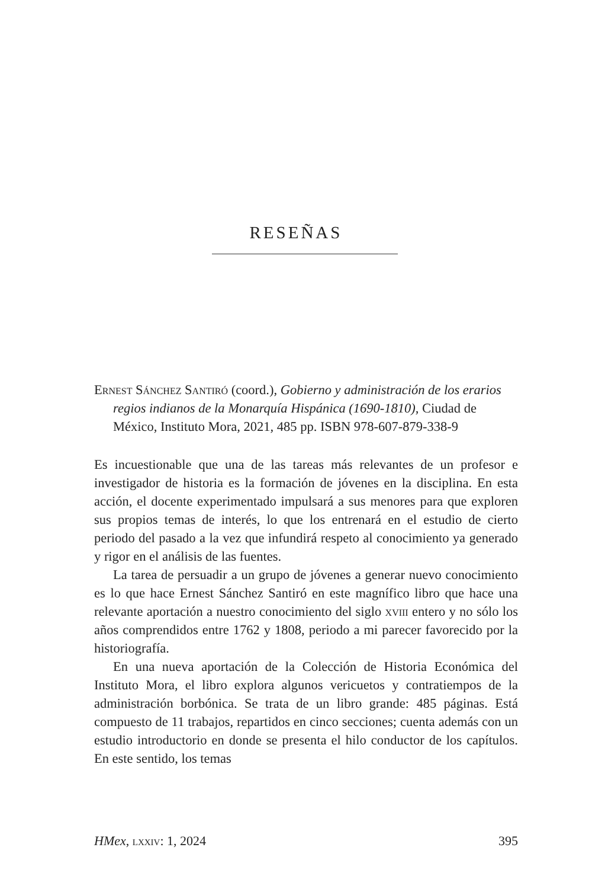RESEÑAS
Ernest Sánchez Santiró (coord.), Gobierno y administración de los erarios regios indianos de la Monarquía Hispánica (1690-1810), Ciudad de México, Instituto Mora, 2021, 485 pp. ISBN 978-607-879-338-9
Es incuestionable que una de las tareas más relevantes de un profesor e investigador de historia es la formación de jóvenes en la disciplina. En esta acción, el docente experimentado impulsará a sus menores para que exploren sus propios temas de interés, lo que los entrenará en el estudio de cierto periodo del pasado a la vez que infundirá respeto al conocimiento ya generado y rigor en el análisis de las fuentes.
La tarea de persuadir a un grupo de jóvenes a generar nuevo conocimiento es lo que hace Ernest Sánchez Santiró en este magnífico libro que hace una relevante aportación a nuestro conocimiento del siglo xviii entero y no sólo los años comprendidos entre 1762 y 1808, periodo a mi parecer favorecido por la historiografía.
En una nueva aportación de la Colección de Historia Económica del Instituto Mora, el libro explora algunos vericuetos y contratiempos de la administración borbónica. Se trata de un libro grande: 485 páginas. Está compuesto de 11 trabajos, repartidos en cinco secciones; cuenta además con un estudio introductorio en donde se presenta el hilo conductor de los capítulos. En este sentido, los temas
HMex, lxxiv: 1, 2024 395